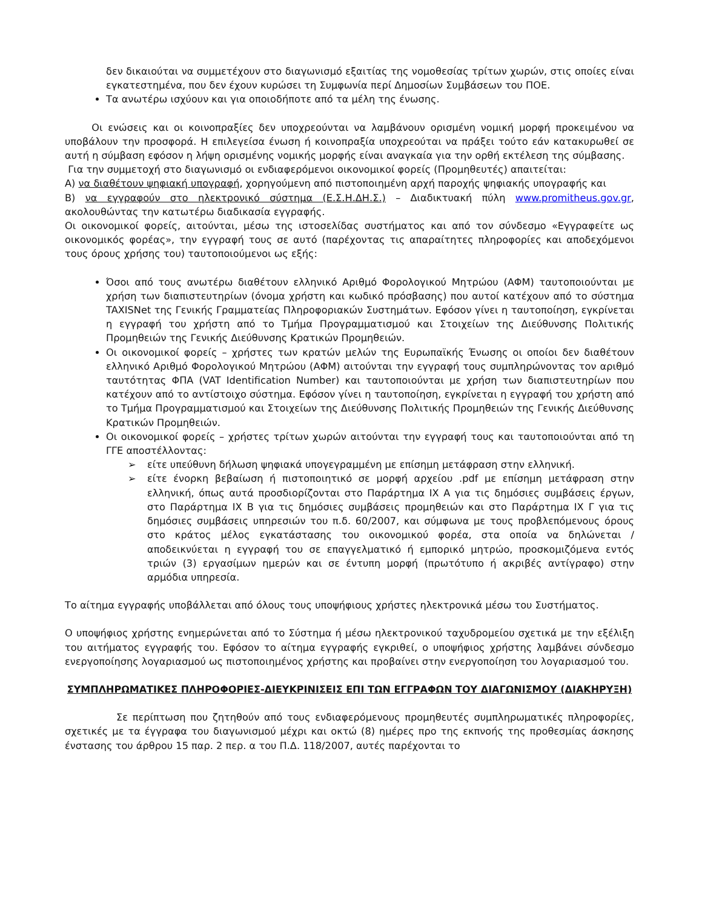δεν δικαιούται να συμμετέχουν στο διαγωνισμό εξαιτίας της νομοθεσίας τρίτων χωρών, στις οποίες είναι εγκατεστημένα, που δεν έχουν κυρώσει τη Συμφωνία περί Δημοσίων Συμβάσεων του ΠΟΕ.
Τα ανωτέρω ισχύουν και για οποιοδήποτε από τα μέλη της ένωσης.
Οι ενώσεις και οι κοινοπραξίες δεν υποχρεούνται να λαμβάνουν ορισμένη νομική μορφή προκειμένου να υποβάλουν την προσφορά. Η επιλεγείσα ένωση ή κοινοπραξία υποχρεούται να πράξει τούτο εάν κατακυρωθεί σε αυτή η σύμβαση εφόσον η λήψη ορισμένης νομικής μορφής είναι αναγκαία για την ορθή εκτέλεση της σύμβασης.
Για την συμμετοχή στο διαγωνισμό οι ενδιαφερόμενοι οικονομικοί φορείς (Προμηθευτές) απαιτείται:
Α) να διαθέτουν ψηφιακή υπογραφή, χορηγούμενη από πιστοποιημένη αρχή παροχής ψηφιακής υπογραφής και
Β) να εγγραφούν στο ηλεκτρονικό σύστημα (Ε.Σ.Η.ΔΗ.Σ.) – Διαδικτυακή πύλη www.promitheus.gov.gr, ακολουθώντας την κατωτέρω διαδικασία εγγραφής.
Οι οικονομικοί φορείς, αιτούνται, μέσω της ιστοσελίδας συστήματος και από τον σύνδεσμο «Εγγραφείτε ως οικονομικός φορέας», την εγγραφή τους σε αυτό (παρέχοντας τις απαραίτητες πληροφορίες και αποδεχόμενοι τους όρους χρήσης του) ταυτοποιούμενοι ως εξής:
Όσοι από τους ανωτέρω διαθέτουν ελληνικό Αριθμό Φορολογικού Μητρώου (ΑΦΜ) ταυτοποιούνται με χρήση των διαπιστευτηρίων (όνομα χρήστη και κωδικό πρόσβασης) που αυτοί κατέχουν από το σύστημα TAXISNet της Γενικής Γραμματείας Πληροφοριακών Συστημάτων. Εφόσον γίνει η ταυτοποίηση, εγκρίνεται η εγγραφή του χρήστη από το Τμήμα Προγραμματισμού και Στοιχείων της Διεύθυνσης Πολιτικής Προμηθειών της Γενικής Διεύθυνσης Κρατικών Προμηθειών.
Οι οικονομικοί φορείς – χρήστες των κρατών μελών της Ευρωπαϊκής Ένωσης οι οποίοι δεν διαθέτουν ελληνικό Αριθμό Φορολογικού Μητρώου (ΑΦΜ) αιτούνται την εγγραφή τους συμπληρώνοντας τον αριθμό ταυτότητας ΦΠΑ (VAT Identification Number) και ταυτοποιούνται με χρήση των διαπιστευτηρίων που κατέχουν από το αντίστοιχο σύστημα. Εφόσον γίνει η ταυτοποίηση, εγκρίνεται η εγγραφή του χρήστη από το Τμήμα Προγραμματισμού και Στοιχείων της Διεύθυνσης Πολιτικής Προμηθειών της Γενικής Διεύθυνσης Κρατικών Προμηθειών.
Οι οικονομικοί φορείς – χρήστες τρίτων χωρών αιτούνται την εγγραφή τους και ταυτοποιούνται από τη ΓΓΕ αποστέλλοντας:
➢ είτε υπεύθυνη δήλωση ψηφιακά υπογεγραμμένη με επίσημη μετάφραση στην ελληνική.
➢ είτε ένορκη βεβαίωση ή πιστοποιητικό σε μορφή αρχείου .pdf με επίσημη μετάφραση στην ελληνική, όπως αυτά προσδιορίζονται στο Παράρτημα IX Α για τις δημόσιες συμβάσεις έργων, στο Παράρτημα IX Β για τις δημόσιες συμβάσεις προμηθειών και στο Παράρτημα IX Γ για τις δημόσιες συμβάσεις υπηρεσιών του π.δ. 60/2007, και σύμφωνα με τους προβλεπόμενους όρους στο κράτος μέλος εγκατάστασης του οικονομικού φορέα, στα οποία να δηλώνεται / αποδεικνύεται η εγγραφή του σε επαγγελματικό ή εμπορικό μητρώο, προσκομιζόμενα εντός τριών (3) εργασίμων ημερών και σε έντυπη μορφή (πρωτότυπο ή ακριβές αντίγραφο) στην αρμόδια υπηρεσία.
Το αίτημα εγγραφής υποβάλλεται από όλους τους υποψήφιους χρήστες ηλεκτρονικά μέσω του Συστήματος.
Ο υποψήφιος χρήστης ενημερώνεται από το Σύστημα ή μέσω ηλεκτρονικού ταχυδρομείου σχετικά με την εξέλιξη του αιτήματος εγγραφής του. Εφόσον το αίτημα εγγραφής εγκριθεί, ο υποψήφιος χρήστης λαμβάνει σύνδεσμο ενεργοποίησης λογαριασμού ως πιστοποιημένος χρήστης και προβαίνει στην ενεργοποίηση του λογαριασμού του.
ΣΥΜΠΛΗΡΩΜΑΤΙΚΕΣ ΠΛΗΡΟΦΟΡΙΕΣ-ΔΙΕΥΚΡΙΝΙΣΕΙΣ ΕΠΙ ΤΩΝ ΕΓΓΡΑΦΩΝ ΤΟΥ ΔΙΑΓΩΝΙΣΜΟΥ (ΔΙΑΚΗΡΥΞΗ)
Σε περίπτωση που ζητηθούν από τους ενδιαφερόμενους προμηθευτές συμπληρωματικές πληροφορίες, σχετικές με τα έγγραφα του διαγωνισμού μέχρι και οκτώ (8) ημέρες προ της εκπνοής της προθεσμίας άσκησης ένστασης του άρθρου 15 παρ. 2 περ. α του Π.Δ. 118/2007, αυτές παρέχονται το